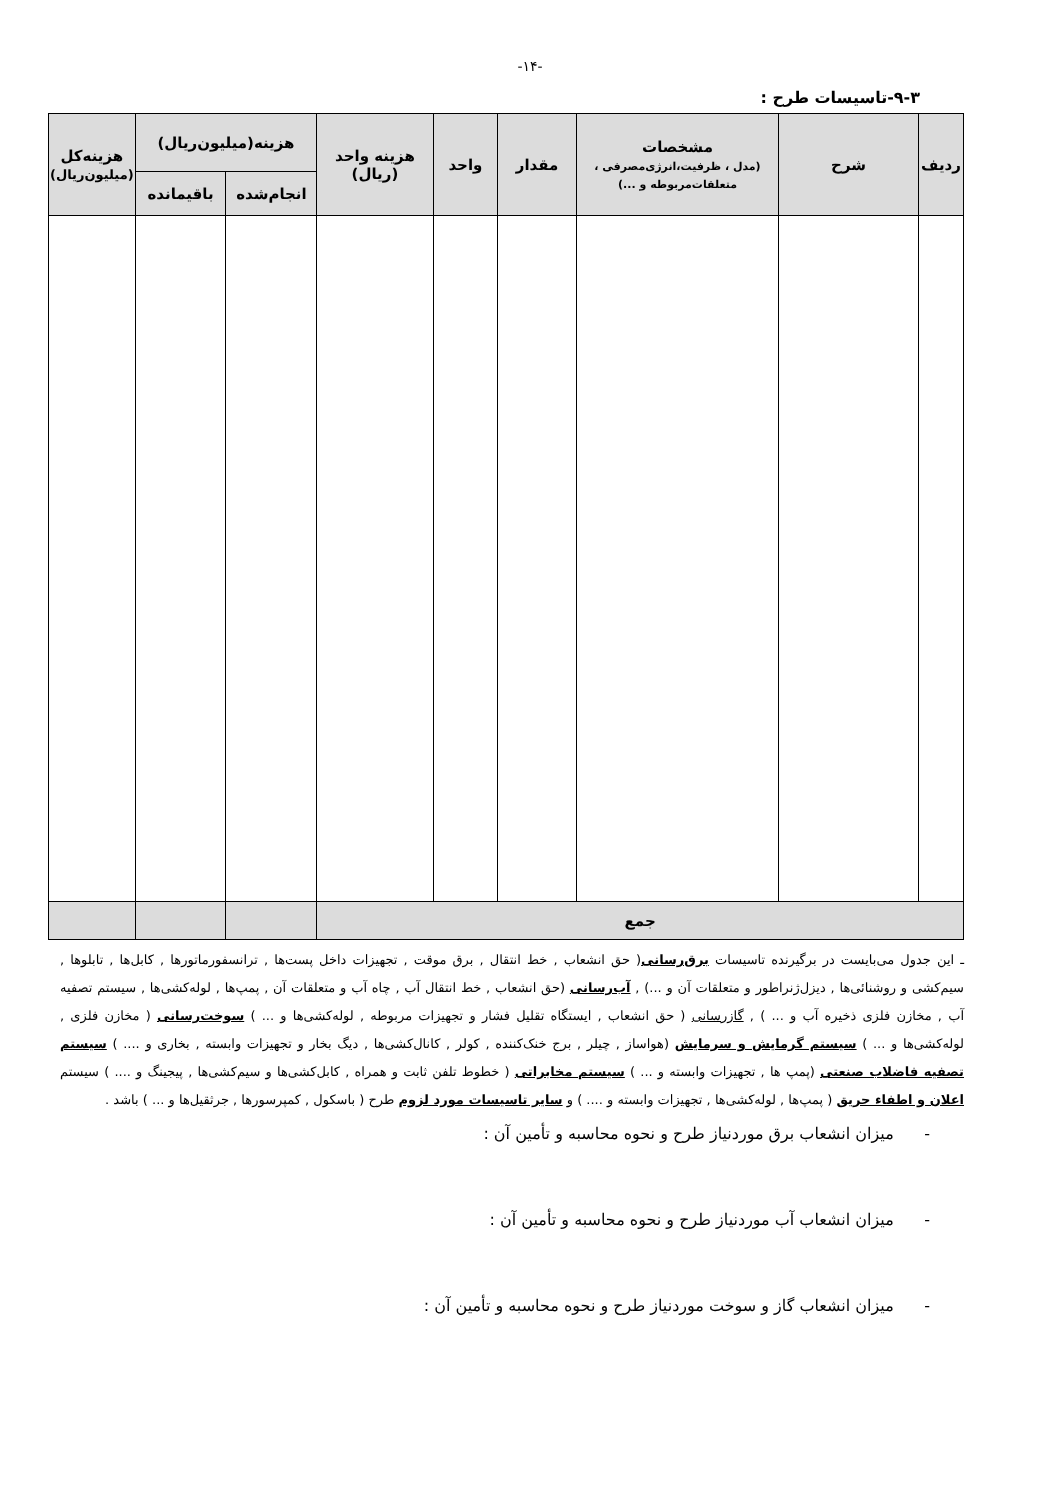-۱۴-
۹-۳-تاسیسات طرح :
| ردیف | شرح | مشخصات (مدل ، ظرفیت،انرژی‌مصرفی ، متعلقات‌مربوطه و ...) | مقدار | واحد | هزینه واحد (ریال) | هزینه(میلیون‌ریال) | | هزینه‌کل (میلیون‌ریال) |
| --- | --- | --- | --- | --- | --- | --- | --- | --- |
| | | | | | | انجام‌شده | باقیمانده | |
| جمع | | | | | | | | |
ـ این جدول می‌بایست در برگیرنده تاسیسات برق‌رسانی( حق انشعاب , خط انتقال , برق موقت , تجهیزات داخل پست‌ها , ترانسفورماتورها , کابل‌ها , تابلوها , سیم‌کشی و روشنائی‌ها , دیزل‌ژنراطور و متعلقات آن و ...) , آب‌رسانی (حق انشعاب , خط انتقال آب , چاه آب و متعلقات آن , پمپ‌ها , لوله‌کشی‌ها , سیستم تصفیه آب , مخازن فلزی ذخیره آب و ... ) , گازرسانی ( حق انشعاب , ایستگاه تقلیل فشار و تجهیزات مربوطه , لوله‌کشی‌ها و ... ) سوخت‌رسانی ( مخازن فلزی , لوله‌کشی‌ها و ... ) سیستم گرمایش و سرمایش (هواساز , چیلر , برج خنک‌کننده , کولر , کانال‌کشی‌ها , دیگ بخار و تجهیزات وابسته , بخاری و .... ) سیستم تصفیه فاضلاب صنعتی (پمپ ها , تجهیزات وابسته و ... ) سیستم مخابراتی ( خطوط تلفن ثابت و همراه , کابل‌کشی‌ها و سیم‌کشی‌ها , پیجینگ و .... ) سیستم اعلان و اطفاء حریق ( پمپ‌ها , لوله‌کشی‌ها , تجهیزات وابسته و .... ) و سایر تاسیسات مورد لزوم طرح ( باسکول , کمپرسورها , جرثقیل‌ها و ... ) باشد .
- میزان انشعاب برق موردنیاز طرح و نحوه محاسبه و تأمین آن :
- میزان انشعاب آب موردنیاز طرح و نحوه محاسبه و تأمین آن :
- میزان انشعاب گاز و سوخت موردنیاز طرح و نحوه محاسبه و تأمین آن :